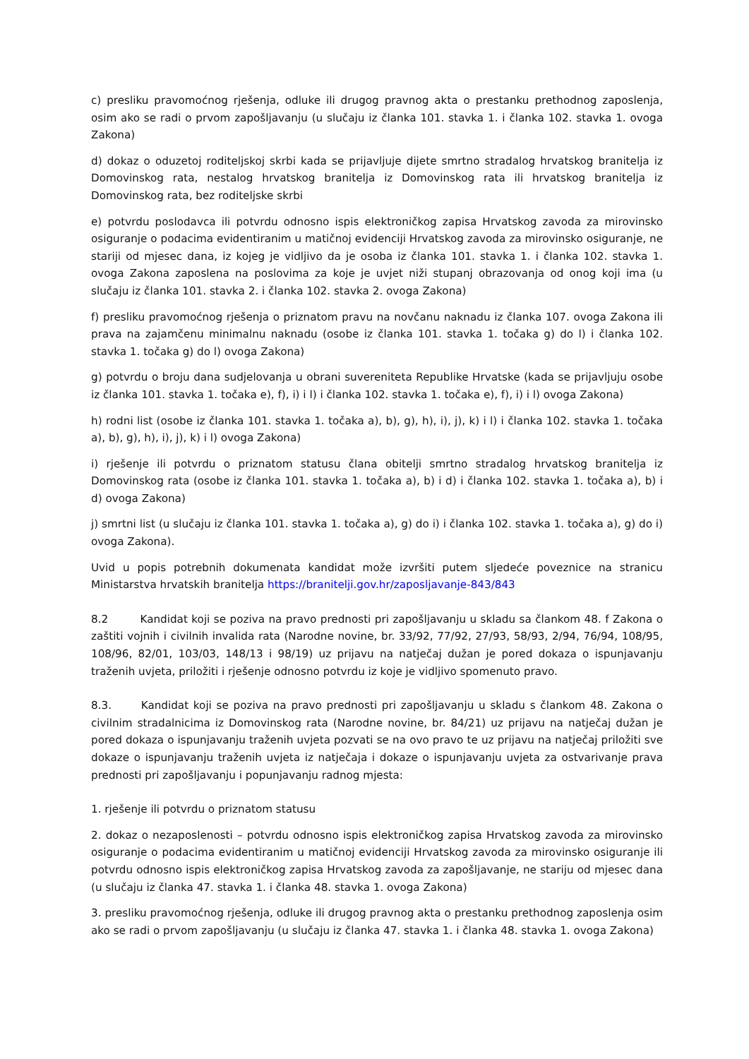c) presliku pravomoćnog rješenja, odluke ili drugog pravnog akta o prestanku prethodnog zaposlenja, osim ako se radi o prvom zapošljavanju (u slučaju iz članka 101. stavka 1. i članka 102. stavka 1. ovoga Zakona)
d) dokaz o oduzetoj roditeljskoj skrbi kada se prijavljuje dijete smrtno stradalog hrvatskog branitelja iz Domovinskog rata, nestalog hrvatskog branitelja iz Domovinskog rata ili hrvatskog branitelja iz Domovinskog rata, bez roditeljske skrbi
e) potvrdu poslodavca ili potvrdu odnosno ispis elektroničkog zapisa Hrvatskog zavoda za mirovinsko osiguranje o podacima evidentiranim u matičnoj evidenciji Hrvatskog zavoda za mirovinsko osiguranje, ne stariji od mjesec dana, iz kojeg je vidljivo da je osoba iz članka 101. stavka 1. i članka 102. stavka 1. ovoga Zakona zaposlena na poslovima za koje je uvjet niži stupanj obrazovanja od onog koji ima (u slučaju iz članka 101. stavka 2. i članka 102. stavka 2. ovoga Zakona)
f) presliku pravomoćnog rješenja o priznatom pravu na novčanu naknadu iz članka 107. ovoga Zakona ili prava na zajamčenu minimalnu naknadu (osobe iz članka 101. stavka 1. točaka g) do l) i članka 102. stavka 1. točaka g) do l) ovoga Zakona)
g) potvrdu o broju dana sudjelovanja u obrani suvereniteta Republike Hrvatske (kada se prijavljuju osobe iz članka 101. stavka 1. točaka e), f), i) i l) i članka 102. stavka 1. točaka e), f), i) i l) ovoga Zakona)
h) rodni list (osobe iz članka 101. stavka 1. točaka a), b), g), h), i), j), k) i l) i članka 102. stavka 1. točaka a), b), g), h), i), j), k) i l) ovoga Zakona)
i) rješenje ili potvrdu o priznatom statusu člana obitelji smrtno stradalog hrvatskog branitelja iz Domovinskog rata (osobe iz članka 101. stavka 1. točaka a), b) i d) i članka 102. stavka 1. točaka a), b) i d) ovoga Zakona)
j) smrtni list (u slučaju iz članka 101. stavka 1. točaka a), g) do i) i članka 102. stavka 1. točaka a), g) do i) ovoga Zakona).
Uvid u popis potrebnih dokumenata kandidat može izvršiti putem sljedeće poveznice na stranicu Ministarstva hrvatskih branitelja https://branitelji.gov.hr/zaposljavanje-843/843
8.2 Kandidat koji se poziva na pravo prednosti pri zapošljavanju u skladu sa člankom 48. f Zakona o zaštiti vojnih i civilnih invalida rata (Narodne novine, br. 33/92, 77/92, 27/93, 58/93, 2/94, 76/94, 108/95, 108/96, 82/01, 103/03, 148/13 i 98/19) uz prijavu na natječaj dužan je pored dokaza o ispunjavanju traženih uvjeta, priložiti i rješenje odnosno potvrdu iz koje je vidljivo spomenuto pravo.
8.3. Kandidat koji se poziva na pravo prednosti pri zapošljavanju u skladu s člankom 48. Zakona o civilnim stradalnicima iz Domovinskog rata (Narodne novine, br. 84/21) uz prijavu na natječaj dužan je pored dokaza o ispunjavanju traženih uvjeta pozvati se na ovo pravo te uz prijavu na natječaj priložiti sve dokaze o ispunjavanju traženih uvjeta iz natječaja i dokaze o ispunjavanju uvjeta za ostvarivanje prava prednosti pri zapošljavanju i popunjavanju radnog mjesta:
1. rješenje ili potvrdu o priznatom statusu
2. dokaz o nezaposlenosti – potvrdu odnosno ispis elektroničkog zapisa Hrvatskog zavoda za mirovinsko osiguranje o podacima evidentiranim u matičnoj evidenciji Hrvatskog zavoda za mirovinsko osiguranje ili potvrdu odnosno ispis elektroničkog zapisa Hrvatskog zavoda za zapošljavanje, ne stariju od mjesec dana (u slučaju iz članka 47. stavka 1. i članka 48. stavka 1. ovoga Zakona)
3. presliku pravomoćnog rješenja, odluke ili drugog pravnog akta o prestanku prethodnog zaposlenja osim ako se radi o prvom zapošljavanju (u slučaju iz članka 47. stavka 1. i članka 48. stavka 1. ovoga Zakona)